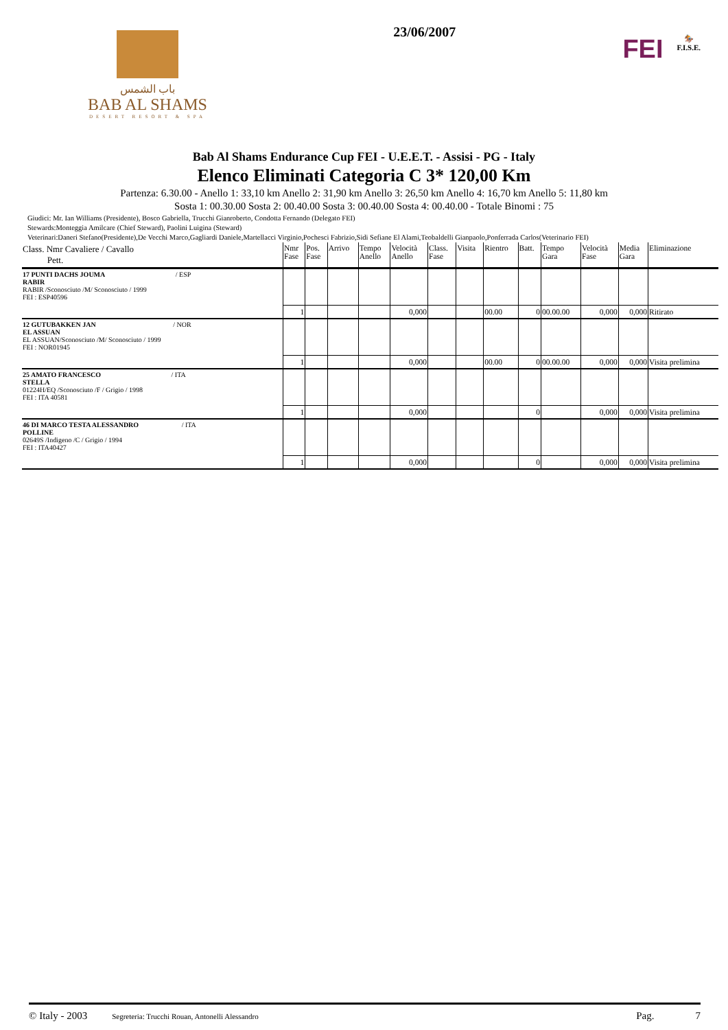باب الشمس
BAB AL SHAMS
DESERT RESORT & SPA
23/06/2007
FEI
🏇
F.I.S.E.
Bab Al Shams Endurance Cup FEI - U.E.E.T. - Assisi - PG - Italy
Elenco Eliminati Categoria C 3* 120,00 Km
Partenza: 6.30.00 - Anello 1: 33,10 km Anello 2: 31,90 km Anello 3: 26,50 km Anello 4: 16,70 km Anello 5: 11,80 km
Sosta 1: 00.30.00 Sosta 2: 00.40.00 Sosta 3: 00.40.00 Sosta 4: 00.40.00 - Totale Binomi : 75
Giudici: Mr. Ian Williams (Presidente), Bosco Gabriella, Trucchi Gianroberto, Condotta Fernando (Delegato FEI)
Stewards:Monteggia Amilcare (Chief Steward), Paolini Luigina (Steward)
Veterinari:Daneri Stefano(Presidente),De Vecchi Marco,Gagliardi Daniele,Martellacci Virginio,Pochesci Fabrizio,Sidi Sefiane El Alami,Teobaldelli Gianpaolo,Ponferrada Carlos(Veterinario FEI)
| Class. Nmr Cavaliere / Cavallo Pett. | Nmr Fase | Pos. Fase | Arrivo | Tempo Anello | Velocità Anello | Class. Fase | Visita | Rientro | Batt. | Tempo Gara | Velocità Fase | Media Gara | Eliminazione |
| --- | --- | --- | --- | --- | --- | --- | --- | --- | --- | --- | --- | --- | --- |
| 17 PUNTI DACHS JOUMA / ESP RABIR RABIR /Sconosciuto /M/ Sconosciuto / 1999 FEI : ESP40596 | | | | | | | | | | | | | |
| | 1 | | | | 0,000 | | | 00.00 | 0 | 00.00.00 | 0,000 | 0,000 | Ritirato |
| 12 GUTUBAKKEN JAN / NOR EL ASSUAN EL ASSUAN/Sconosciuto /M/ Sconosciuto / 1999 FEI : NOR01945 | | | | | | | | | | | | | |
| | 1 | | | | 0,000 | | | 00.00 | 0 | 00.00.00 | 0,000 | 0,000 | Visita prelimina |
| 25 AMATO FRANCESCO / ITA STELLA 01224H/EQ /Sconosciuto /F / Grigio / 1998 FEI : ITA 40581 | | | | | | | | | | | | | |
| | 1 | | | | 0,000 | | | | 0 | | 0,000 | 0,000 | Visita prelimina |
| 46 DI MARCO TESTA ALESSANDRO / ITA POLLINE 02649S /Indigeno /C / Grigio / 1994 FEI : ITA40427 | | | | | | | | | | | | | |
| | 1 | | | | 0,000 | | | | 0 | | 0,000 | 0,000 | Visita prelimina |
© Italy - 2003 Segreteria: Trucchi Rouan, Antonelli Alessandro Pag. 7